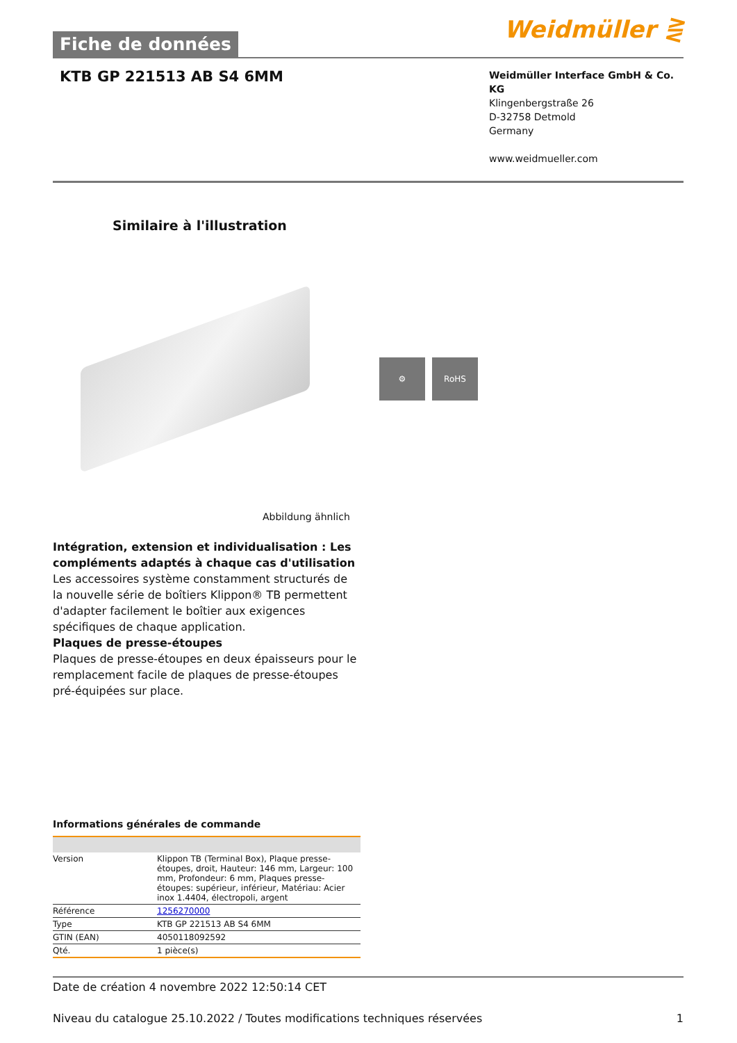Fiche de données
Weidmüller ⋛
KTB GP 221513 AB S4 6MM
Weidmüller Interface GmbH & Co. KG
Klingenbergstraße 26
D-32758 Detmold
Germany
www.weidmueller.com
Similaire à l'illustration
⚙ RoHS
Abbildung ähnlich
Intégration, extension et individualisation : Les compléments adaptés à chaque cas d'utilisation
Les accessoires système constamment structurés de la nouvelle série de boîtiers Klippon® TB permettent d'adapter facilement le boîtier aux exigences spécifiques de chaque application.
Plaques de presse-étoupes
Plaques de presse-étoupes en deux épaisseurs pour le remplacement facile de plaques de presse-étoupes pré-équipées sur place.
Informations générales de commande
| Version | Klippon TB (Terminal Box), Plaque presse-étoupes, droit, Hauteur: 146 mm, Largeur: 100 mm, Profondeur: 6 mm, Plaques presse-étoupes: supérieur, inférieur, Matériau: Acier inox 1.4404, électropoli, argent |
| Référence | 1256270000 |
| Type | KTB GP 221513 AB S4 6MM |
| GTIN (EAN) | 4050118092592 |
| Qté. | 1 pièce(s) |
Date de création 4 novembre 2022 12:50:14 CET
Niveau du catalogue 25.10.2022 / Toutes modifications techniques réservées 1